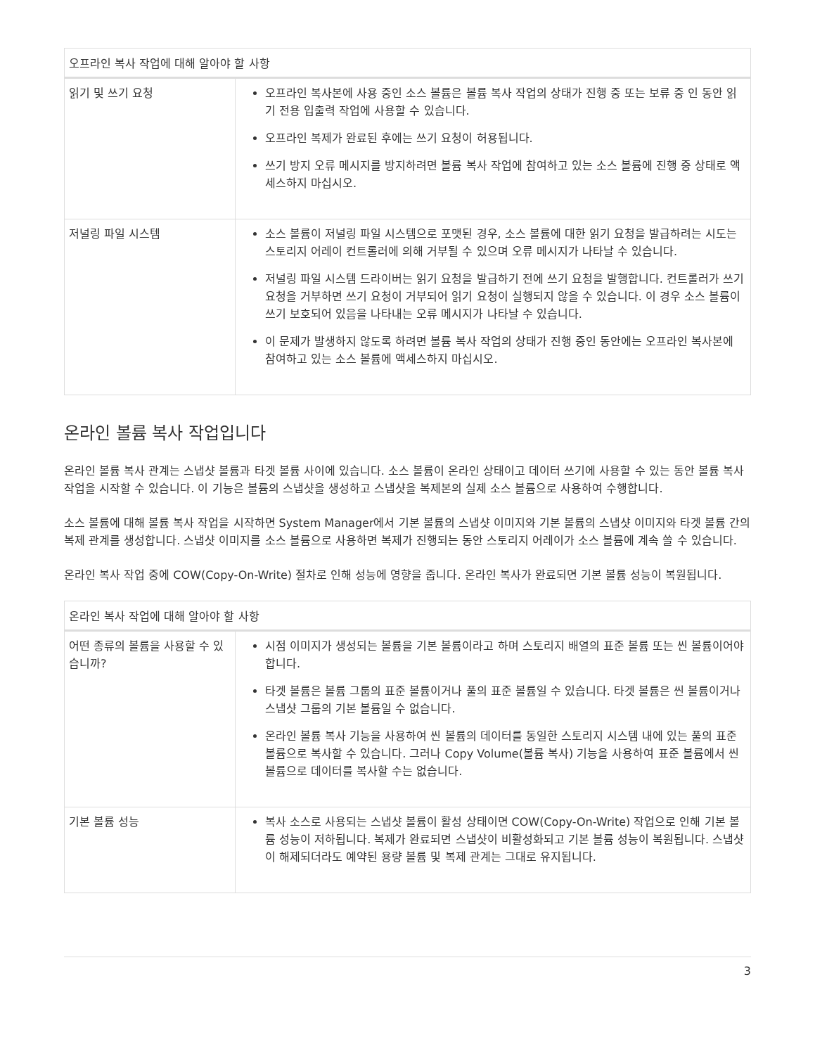| 오프라인 복사 작업에 대해 알아야 할 사항 | |
| --- | --- |
| 읽기 및 쓰기 요청 | 오프라인 복사본에 사용 중인 소스 볼륨은 볼륨 복사 작업의 상태가 진행 중 또는 보류 중 인 동안 읽기 전용 입출력 작업에 사용할 수 있습니다. 오프라인 복제가 완료된 후에는 쓰기 요청이 허용됩니다. 쓰기 방지 오류 메시지를 방지하려면 볼륨 복사 작업에 참여하고 있는 소스 볼륨에 진행 중 상태로 액세스하지 마십시오. |
| 저널링 파일 시스템 | 소스 볼륨이 저널링 파일 시스템으로 포맷된 경우, 소스 볼륨에 대한 읽기 요청을 발급하려는 시도는 스토리지 어레이 컨트롤러에 의해 거부될 수 있으며 오류 메시지가 나타날 수 있습니다. 저널링 파일 시스템 드라이버는 읽기 요청을 발급하기 전에 쓰기 요청을 발행합니다. 컨트롤러가 쓰기 요청을 거부하면 쓰기 요청이 거부되어 읽기 요청이 실행되지 않을 수 있습니다. 이 경우 소스 볼륨이 쓰기 보호되어 있음을 나타내는 오류 메시지가 나타날 수 있습니다. 이 문제가 발생하지 않도록 하려면 볼륨 복사 작업의 상태가 진행 중인 동안에는 오프라인 복사본에 참여하고 있는 소스 볼륨에 액세스하지 마십시오. |
온라인 볼륨 복사 작업입니다
온라인 볼륨 복사 관계는 스냅샷 볼륨과 타겟 볼륨 사이에 있습니다. 소스 볼륨이 온라인 상태이고 데이터 쓰기에 사용할 수 있는 동안 볼륨 복사 작업을 시작할 수 있습니다. 이 기능은 볼륨의 스냅샷을 생성하고 스냅샷을 복제본의 실제 소스 볼륨으로 사용하여 수행합니다.
소스 볼륨에 대해 볼륨 복사 작업을 시작하면 System Manager에서 기본 볼륨의 스냅샷 이미지와 기본 볼륨의 스냅샷 이미지와 타겟 볼륨 간의 복제 관계를 생성합니다. 스냅샷 이미지를 소스 볼륨으로 사용하면 복제가 진행되는 동안 스토리지 어레이가 소스 볼륨에 계속 쓸 수 있습니다.
온라인 복사 작업 중에 COW(Copy-On-Write) 절차로 인해 성능에 영향을 줍니다. 온라인 복사가 완료되면 기본 볼륨 성능이 복원됩니다.
| 온라인 복사 작업에 대해 알아야 할 사항 | |
| --- | --- |
| 어떤 종류의 볼륨을 사용할 수 있습니까? | 시점 이미지가 생성되는 볼륨을 기본 볼륨이라고 하며 스토리지 배열의 표준 볼륨 또는 씬 볼륨이어야 합니다. 타겟 볼륨은 볼륨 그룹의 표준 볼륨이거나 풀의 표준 볼륨일 수 있습니다. 타겟 볼륨은 씬 볼륨이거나 스냅샷 그룹의 기본 볼륨일 수 없습니다. 온라인 볼륨 복사 기능을 사용하여 씬 볼륨의 데이터를 동일한 스토리지 시스템 내에 있는 풀의 표준 볼륨으로 복사할 수 있습니다. 그러나 Copy Volume(볼륨 복사) 기능을 사용하여 표준 볼륨에서 씬 볼륨으로 데이터를 복사할 수는 없습니다. |
| 기본 볼륨 성능 | 복사 소스로 사용되는 스냅샷 볼륨이 활성 상태이면 COW(Copy-On-Write) 작업으로 인해 기본 볼륨 성능이 저하됩니다. 복제가 완료되면 스냅샷이 비활성화되고 기본 볼륨 성능이 복원됩니다. 스냅샷이 해제되더라도 예약된 용량 볼륨 및 복제 관계는 그대로 유지됩니다. |
3